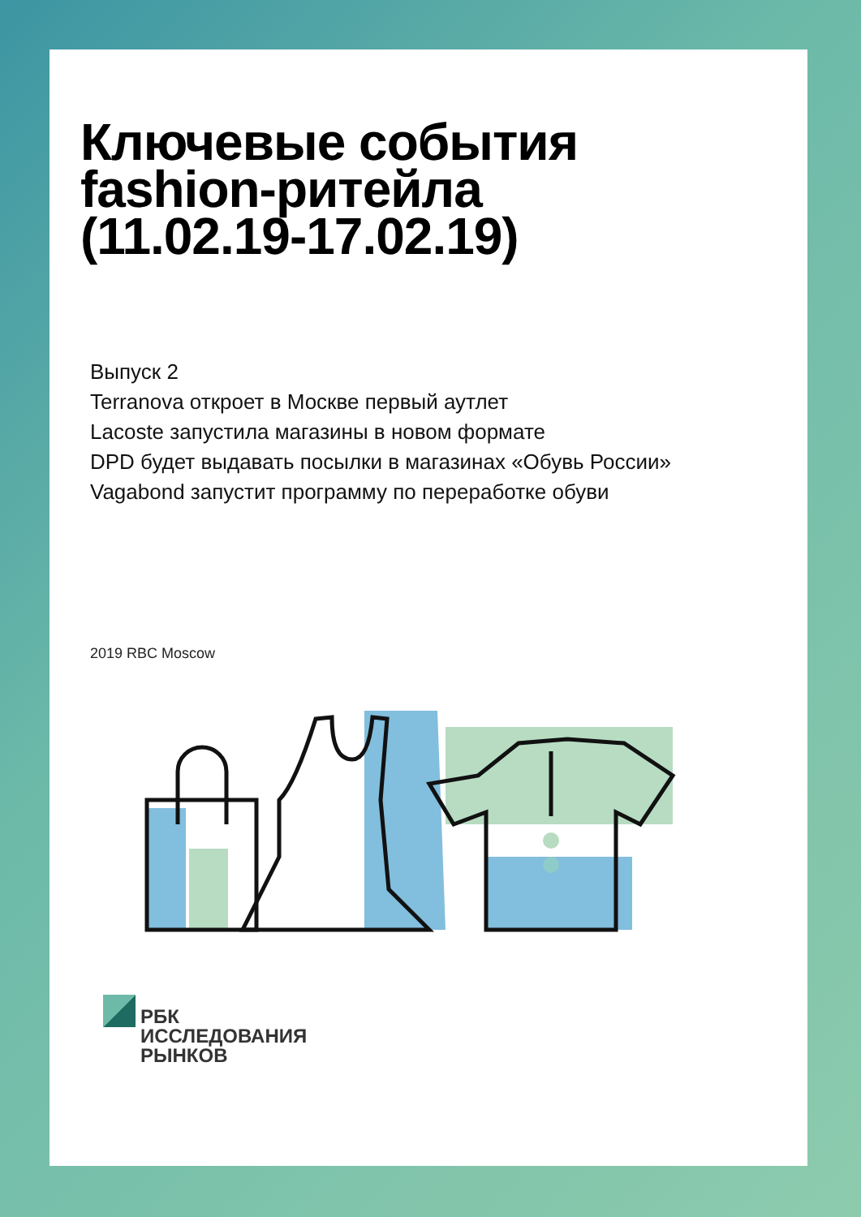Ключевые события
fashion-ритейла
(11.02.19-17.02.19)
Выпуск 2
Terranova откроет в Москве первый аутлет
Lacoste запустила магазины в новом формате
DPD будет выдавать посылки в магазинах «Обувь России»
Vagabond запустит программу по переработке обуви
2019 RBC Moscow
РБК
ИССЛЕДОВАНИЯ
РЫНКОВ